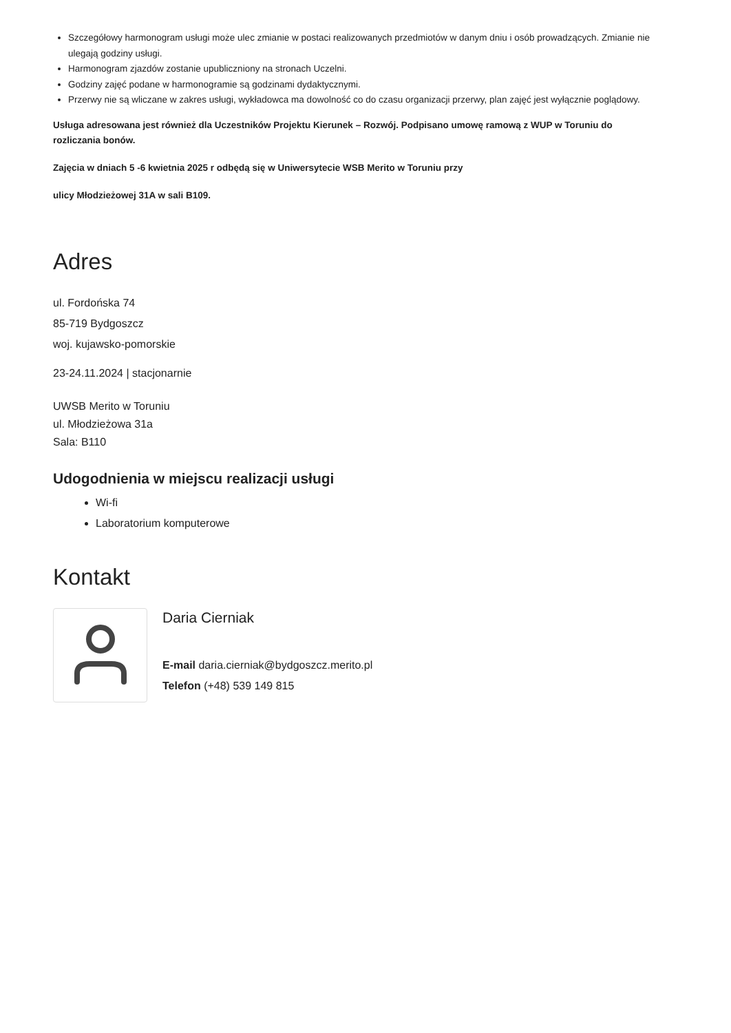Szczegółowy harmonogram usługi może ulec zmianie w postaci realizowanych przedmiotów w danym dniu i osób prowadzących. Zmianie nie ulegają godziny usługi.
Harmonogram zjazdów zostanie upubliczniony na stronach Uczelni.
Godziny zajęć podane w harmonogramie są godzinami dydaktycznymi.
Przerwy nie są wliczane w zakres usługi, wykładowca ma dowolność co do czasu organizacji przerwy, plan zajęć jest wyłącznie poglądowy.
Usługa adresowana jest również dla Uczestników Projektu Kierunek – Rozwój. Podpisano umowę ramową z WUP w Toruniu do rozliczania bonów.
Zajęcia w dniach 5 -6 kwietnia 2025 r odbędą się w Uniwersytecie WSB Merito w Toruniu przy
ulicy Młodzieżowej 31A w sali B109.
Adres
ul. Fordońska 74
85-719 Bydgoszcz
woj. kujawsko-pomorskie
23-24.11.2024 | stacjonarnie
UWSB Merito w Toruniu
ul. Młodzieżowa 31a
Sala: B110
Udogodnienia w miejscu realizacji usługi
Wi-fi
Laboratorium komputerowe
Kontakt
Daria Cierniak
E-mail daria.cierniak@bydgoszcz.merito.pl
Telefon (+48) 539 149 815